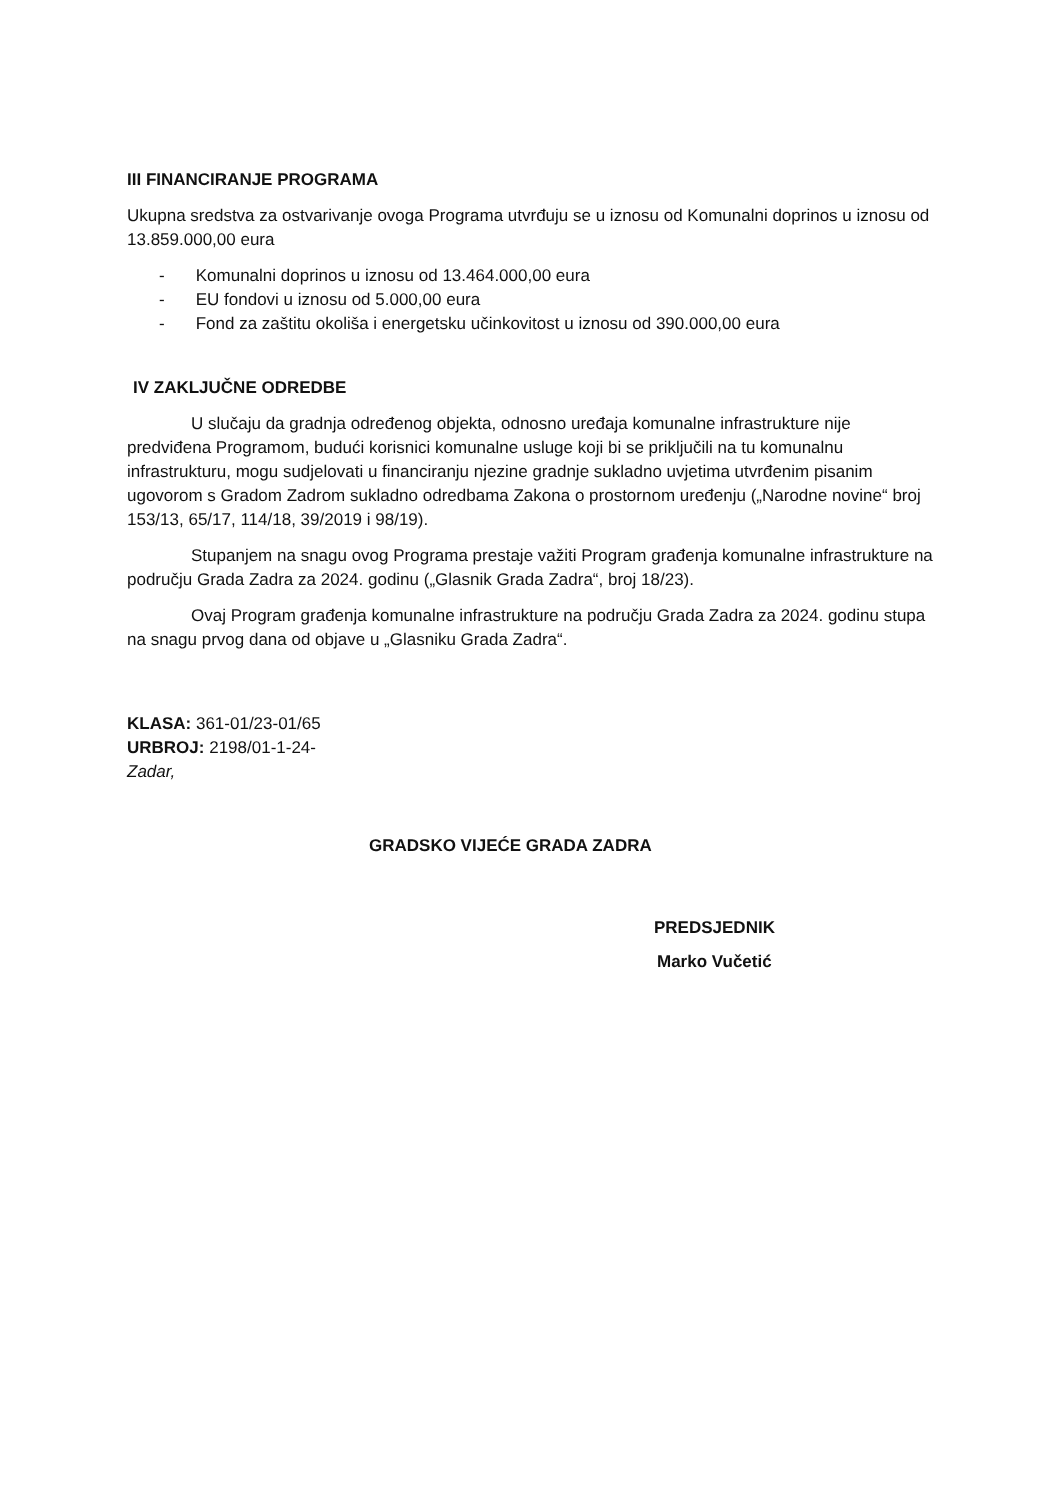III FINANCIRANJE PROGRAMA
Ukupna sredstva za ostvarivanje ovoga Programa utvrđuju se u iznosu od Komunalni doprinos u iznosu od 13.859.000,00 eura
- Komunalni doprinos u iznosu od 13.464.000,00 eura
- EU fondovi u iznosu od 5.000,00 eura
- Fond za zaštitu okoliša i energetsku učinkovitost u iznosu od 390.000,00 eura
IV ZAKLJUČNE ODREDBE
U slučaju da gradnja određenog objekta, odnosno uređaja komunalne infrastrukture nije predviđena Programom, budući korisnici komunalne usluge koji bi se priključili na tu komunalnu infrastrukturu, mogu sudjelovati u financiranju njezine gradnje sukladno uvjetima utvrđenim pisanim ugovorom s Gradom Zadrom sukladno odredbama Zakona o prostornom uređenju („Narodne novine“ broj 153/13, 65/17, 114/18, 39/2019 i 98/19).
Stupanjem na snagu ovog Programa prestaje važiti Program građenja komunalne infrastrukture na području Grada Zadra za 2024. godinu („Glasnik Grada Zadra“, broj 18/23).
Ovaj Program građenja komunalne infrastrukture na području Grada Zadra za 2024. godinu stupa na snagu prvog dana od objave u „Glasniku Grada Zadra“.
KLASA: 361-01/23-01/65
URBROJ: 2198/01-1-24-
Zadar,
GRADSKO VIJEĆE GRADA ZADRA
PREDSJEDNIK
Marko Vučetić